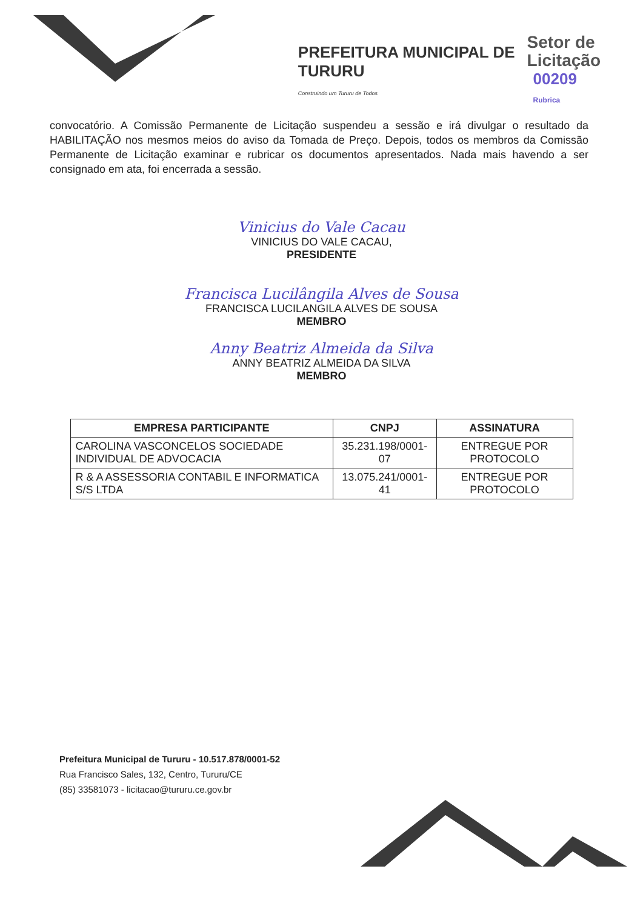PREFEITURA MUNICIPAL DE
TURURU
Construindo um Tururu de Todos
Setor de
Licitação
00209
Rubrica
convocatório. A Comissão Permanente de Licitação suspendeu a sessão e irá divulgar o resultado da HABILITAÇÃO nos mesmos meios do aviso da Tomada de Preço. Depois, todos os membros da Comissão Permanente de Licitação examinar e rubricar os documentos apresentados. Nada mais havendo a ser consignado em ata, foi encerrada a sessão.
Vinicius do Vale Cacau
VINICIUS DO VALE CACAU,
PRESIDENTE
Francisca Lucilângila Alves de Sousa
FRANCISCA LUCILANGILA ALVES DE SOUSA
MEMBRO
Anny Beatriz Almeida da Silva
ANNY BEATRIZ ALMEIDA DA SILVA
MEMBRO
| EMPRESA PARTICIPANTE | CNPJ | ASSINATURA |
| --- | --- | --- |
| CAROLINA VASCONCELOS SOCIEDADE INDIVIDUAL DE ADVOCACIA | 35.231.198/0001-07 | ENTREGUE POR PROTOCOLO |
| R & A ASSESSORIA CONTABIL E INFORMATICA S/S LTDA | 13.075.241/0001-41 | ENTREGUE POR PROTOCOLO |
Prefeitura Municipal de Tururu - 10.517.878/0001-52
Rua Francisco Sales, 132, Centro, Tururu/CE
(85) 33581073 - licitacao@tururu.ce.gov.br